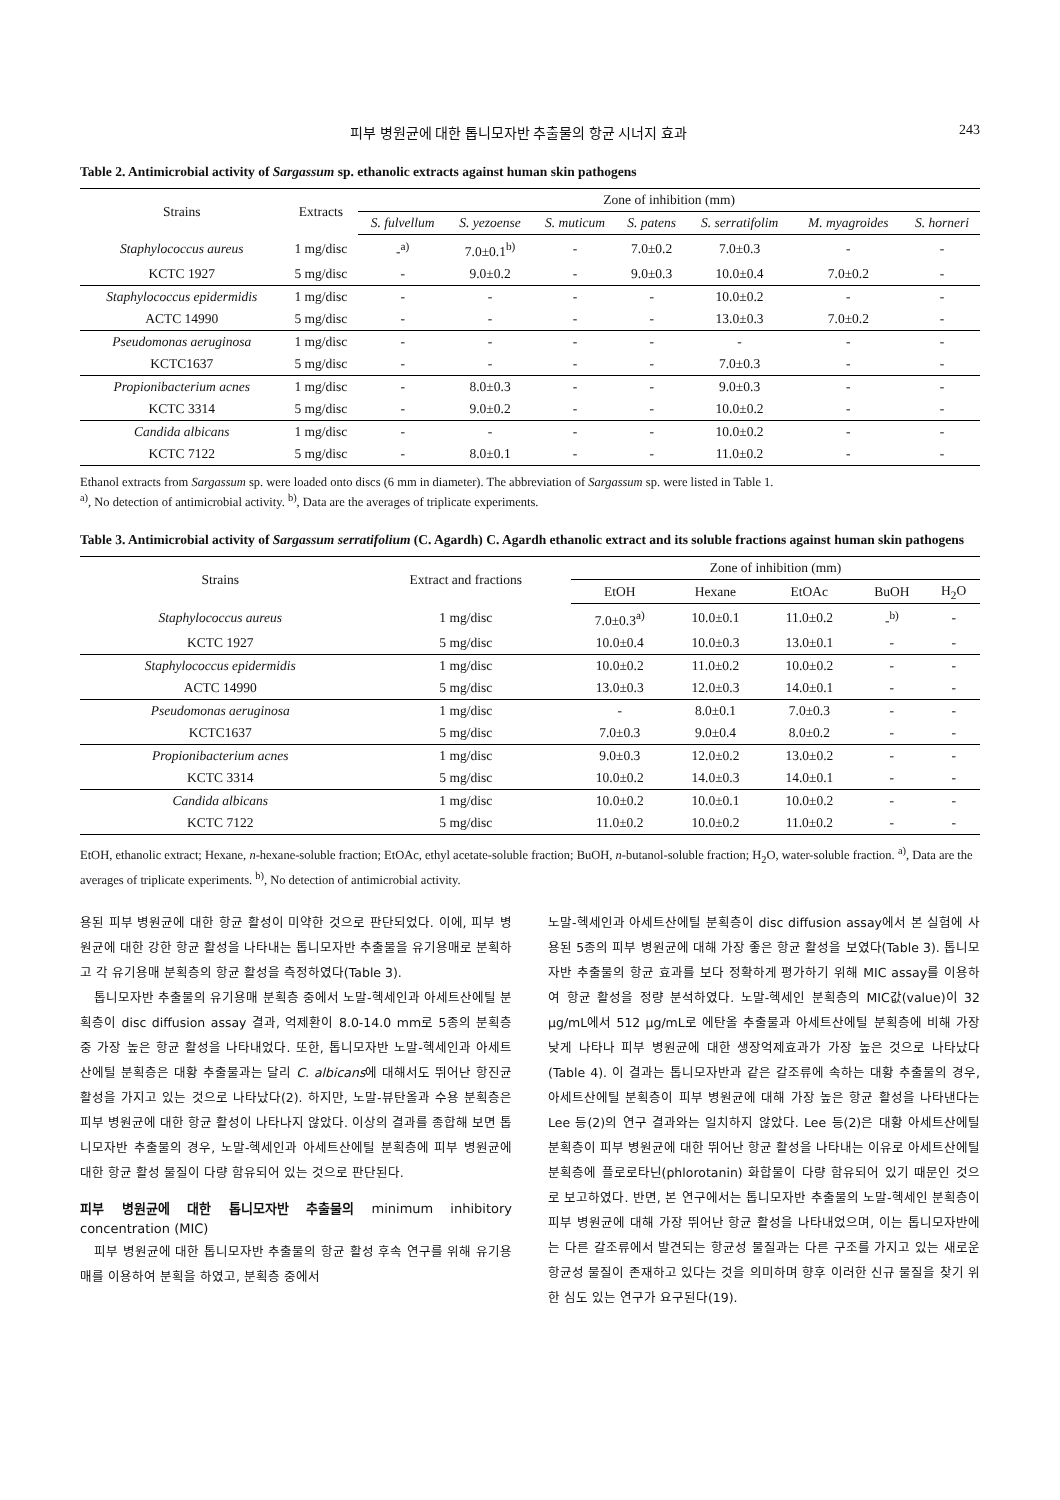피부 병원균에 대한 톱니모자반 추출물의 항균 시너지 효과 243
Table 2. Antimicrobial activity of Sargassum sp. ethanolic extracts against human skin pathogens
| Strains | Extracts | Zone of inhibition (mm) | | | | | | |
| --- | --- | --- | --- | --- | --- | --- | --- | --- |
| | | S. fulvellum | S. yezoense | S. muticum | S. patens | S. serratifolim | M. myagroides | S. horneri |
| Staphylococcus aureus | 1 mg/disc | -<sup>a)</sup> | 7.0±0.1<sup>b)</sup> | - | 7.0±0.2 | 7.0±0.3 | - | - |
| KCTC 1927 | 5 mg/disc | - | 9.0±0.2 | - | 9.0±0.3 | 10.0±0.4 | 7.0±0.2 | - |
| Staphylococcus epidermidis | 1 mg/disc | - | - | - | - | 10.0±0.2 | - | - |
| ACTC 14990 | 5 mg/disc | - | - | - | - | 13.0±0.3 | 7.0±0.2 | - |
| Pseudomonas aeruginosa | 1 mg/disc | - | - | - | - | - | - | - |
| KCTC1637 | 5 mg/disc | - | - | - | - | 7.0±0.3 | - | - |
| Propionibacterium acnes | 1 mg/disc | - | 8.0±0.3 | - | - | 9.0±0.3 | - | - |
| KCTC 3314 | 5 mg/disc | - | 9.0±0.2 | - | - | 10.0±0.2 | - | - |
| Candida albicans | 1 mg/disc | - | - | - | - | 10.0±0.2 | - | - |
| KCTC 7122 | 5 mg/disc | - | 8.0±0.1 | - | - | 11.0±0.2 | - | - |
Ethanol extracts from Sargassum sp. were loaded onto discs (6 mm in diameter). The abbreviation of Sargassum sp. were listed in Table 1.
<sup>a)</sup>, No detection of antimicrobial activity. <sup>b)</sup>, Data are the averages of triplicate experiments.
Table 3. Antimicrobial activity of Sargassum serratifolium (C. Agardh) C. Agardh ethanolic extract and its soluble fractions against human skin pathogens
| Strains | Extract and fractions | Zone of inhibition (mm) | | | | |
| --- | --- | --- | --- | --- | --- | --- |
| | | EtOH | Hexane | EtOAc | BuOH | H<sub>2</sub>O |
| Staphylococcus aureus | 1 mg/disc | 7.0±0.3<sup>a)</sup> | 10.0±0.1 | 11.0±0.2 | -<sup>b)</sup> | - |
| KCTC 1927 | 5 mg/disc | 10.0±0.4 | 10.0±0.3 | 13.0±0.1 | - | - |
| Staphylococcus epidermidis | 1 mg/disc | 10.0±0.2 | 11.0±0.2 | 10.0±0.2 | - | - |
| ACTC 14990 | 5 mg/disc | 13.0±0.3 | 12.0±0.3 | 14.0±0.1 | - | - |
| Pseudomonas aeruginosa | 1 mg/disc | - | 8.0±0.1 | 7.0±0.3 | - | - |
| KCTC1637 | 5 mg/disc | 7.0±0.3 | 9.0±0.4 | 8.0±0.2 | - | - |
| Propionibacterium acnes | 1 mg/disc | 9.0±0.3 | 12.0±0.2 | 13.0±0.2 | - | - |
| KCTC 3314 | 5 mg/disc | 10.0±0.2 | 14.0±0.3 | 14.0±0.1 | - | - |
| Candida albicans | 1 mg/disc | 10.0±0.2 | 10.0±0.1 | 10.0±0.2 | - | - |
| KCTC 7122 | 5 mg/disc | 11.0±0.2 | 10.0±0.2 | 11.0±0.2 | - | - |
EtOH, ethanolic extract; Hexane, n-hexane-soluble fraction; EtOAc, ethyl acetate-soluble fraction; BuOH, n-butanol-soluble fraction; H<sub>2</sub>O, water-soluble fraction. <sup>a)</sup>, Data are the averages of triplicate experiments. <sup>b)</sup>, No detection of antimicrobial activity.
용된 피부 병원균에 대한 항균 활성이 미약한 것으로 판단되었다. 이에, 피부 병원균에 대한 강한 항균 활성을 나타내는 톱니모자반 추출물을 유기용매로 분획하고 각 유기용매 분획층의 항균 활성을 측정하였다(Table 3).
톱니모자반 추출물의 유기용매 분획층 중에서 노말-헥세인과 아세트산에틸 분획층이 disc diffusion assay 결과, 억제환이 8.0-14.0 mm로 5종의 분획층 중 가장 높은 항균 활성을 나타내었다. 또한, 톱니모자반 노말-헥세인과 아세트산에틸 분획층은 대황 추출물과는 달리 C. albicans에 대해서도 뛰어난 항진균 활성을 가지고 있는 것으로 나타났다(2). 하지만, 노말-뷰탄올과 수용 분획층은 피부 병원균에 대한 항균 활성이 나타나지 않았다. 이상의 결과를 종합해 보면 톱니모자반 추출물의 경우, 노말-헥세인과 아세트산에틸 분획층에 피부 병원균에 대한 항균 활성 물질이 다량 함유되어 있는 것으로 판단된다.
피부 병원균에 대한 톱니모자반 추출물의 minimum inhibitory concentration (MIC)
피부 병원균에 대한 톱니모자반 추출물의 항균 활성 후속 연구를 위해 유기용매를 이용하여 분획을 하였고, 분획층 중에서
노말-헥세인과 아세트산에틸 분획층이 disc diffusion assay에서 본 실험에 사용된 5종의 피부 병원균에 대해 가장 좋은 항균 활성을 보였다(Table 3). 톱니모자반 추출물의 항균 효과를 보다 정확하게 평가하기 위해 MIC assay를 이용하여 항균 활성을 정량 분석하였다. 노말-헥세인 분획층의 MIC값(value)이 32 μg/mL에서 512 μg/mL로 에탄올 추출물과 아세트산에틸 분획층에 비해 가장 낮게 나타나 피부 병원균에 대한 생장억제효과가 가장 높은 것으로 나타났다(Table 4). 이 결과는 톱니모자반과 같은 갈조류에 속하는 대황 추출물의 경우, 아세트산에틸 분획층이 피부 병원균에 대해 가장 높은 항균 활성을 나타낸다는 Lee 등(2)의 연구 결과와는 일치하지 않았다. Lee 등(2)은 대황 아세트산에틸 분획층이 피부 병원균에 대한 뛰어난 항균 활성을 나타내는 이유로 아세트산에틸 분획층에 플로로타닌(phlorotanin) 화합물이 다량 함유되어 있기 때문인 것으로 보고하였다. 반면, 본 연구에서는 톱니모자반 추출물의 노말-헥세인 분획층이 피부 병원균에 대해 가장 뛰어난 항균 활성을 나타내었으며, 이는 톱니모자반에는 다른 갈조류에서 발견되는 항균성 물질과는 다른 구조를 가지고 있는 새로운 항균성 물질이 존재하고 있다는 것을 의미하며 향후 이러한 신규 물질을 찾기 위한 심도 있는 연구가 요구된다(19).